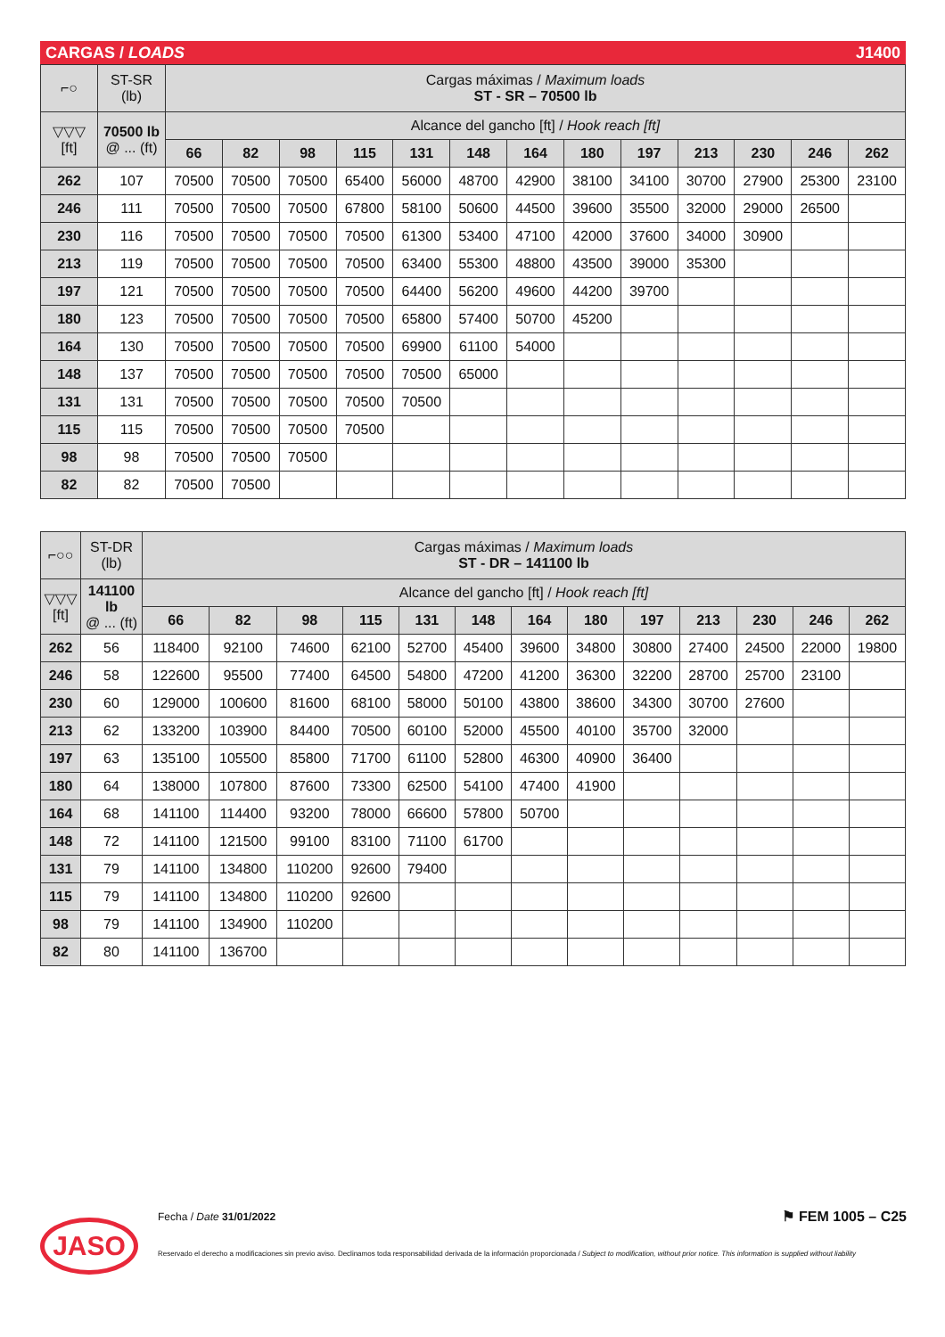CARGAS / LOADS J1400
| ⌐○ | ST-SR (lb) | Cargas máximas / Maximum loads ST - SR – 70500 lb | | | | | | | | | | | | |
| ▽▽▽ [ft] | 70500 lb @ ... (ft) | Alcance del gancho [ft] / Hook reach [ft] | | | | | | | | | | | | |
| | | 66 | 82 | 98 | 115 | 131 | 148 | 164 | 180 | 197 | 213 | 230 | 246 | 262 |
| 262 | 107 | 70500 | 70500 | 70500 | 65400 | 56000 | 48700 | 42900 | 38100 | 34100 | 30700 | 27900 | 25300 | 23100 |
| 246 | 111 | 70500 | 70500 | 70500 | 67800 | 58100 | 50600 | 44500 | 39600 | 35500 | 32000 | 29000 | 26500 | |
| 230 | 116 | 70500 | 70500 | 70500 | 70500 | 61300 | 53400 | 47100 | 42000 | 37600 | 34000 | 30900 | | |
| 213 | 119 | 70500 | 70500 | 70500 | 70500 | 63400 | 55300 | 48800 | 43500 | 39000 | 35300 | | | |
| 197 | 121 | 70500 | 70500 | 70500 | 70500 | 64400 | 56200 | 49600 | 44200 | 39700 | | | | |
| 180 | 123 | 70500 | 70500 | 70500 | 70500 | 65800 | 57400 | 50700 | 45200 | | | | | |
| 164 | 130 | 70500 | 70500 | 70500 | 70500 | 69900 | 61100 | 54000 | | | | | | |
| 148 | 137 | 70500 | 70500 | 70500 | 70500 | 70500 | 65000 | | | | | | | |
| 131 | 131 | 70500 | 70500 | 70500 | 70500 | 70500 | | | | | | | | |
| 115 | 115 | 70500 | 70500 | 70500 | 70500 | | | | | | | | | |
| 98 | 98 | 70500 | 70500 | 70500 | | | | | | | | | | |
| 82 | 82 | 70500 | 70500 | | | | | | | | | | | |
| ⌐○○ | ST-DR (lb) | Cargas máximas / Maximum loads ST - DR – 141100 lb | | | | | | | | | | | | |
| ▽▽▽ [ft] | 141100 lb @ ... (ft) | Alcance del gancho [ft] / Hook reach [ft] | | | | | | | | | | | | |
| | | 66 | 82 | 98 | 115 | 131 | 148 | 164 | 180 | 197 | 213 | 230 | 246 | 262 |
| 262 | 56 | 118400 | 92100 | 74600 | 62100 | 52700 | 45400 | 39600 | 34800 | 30800 | 27400 | 24500 | 22000 | 19800 |
| 246 | 58 | 122600 | 95500 | 77400 | 64500 | 54800 | 47200 | 41200 | 36300 | 32200 | 28700 | 25700 | 23100 | |
| 230 | 60 | 129000 | 100600 | 81600 | 68100 | 58000 | 50100 | 43800 | 38600 | 34300 | 30700 | 27600 | | |
| 213 | 62 | 133200 | 103900 | 84400 | 70500 | 60100 | 52000 | 45500 | 40100 | 35700 | 32000 | | | |
| 197 | 63 | 135100 | 105500 | 85800 | 71700 | 61100 | 52800 | 46300 | 40900 | 36400 | | | | |
| 180 | 64 | 138000 | 107800 | 87600 | 73300 | 62500 | 54100 | 47400 | 41900 | | | | | |
| 164 | 68 | 141100 | 114400 | 93200 | 78000 | 66600 | 57800 | 50700 | | | | | | |
| 148 | 72 | 141100 | 121500 | 99100 | 83100 | 71100 | 61700 | | | | | | | |
| 131 | 79 | 141100 | 134800 | 110200 | 92600 | 79400 | | | | | | | | |
| 115 | 79 | 141100 | 134800 | 110200 | 92600 | | | | | | | | | |
| 98 | 79 | 141100 | 134900 | 110200 | | | | | | | | | | |
| 82 | 80 | 141100 | 136700 | | | | | | | | | | | |
JASO
Fecha / Date 31/01/2022 ⚑ FEM 1005 – C25
Reservado el derecho a modificaciones sin previo aviso. Declinamos toda responsabilidad derivada de la información proporcionada / Subject to modification, without prior notice. This information is supplied without liability